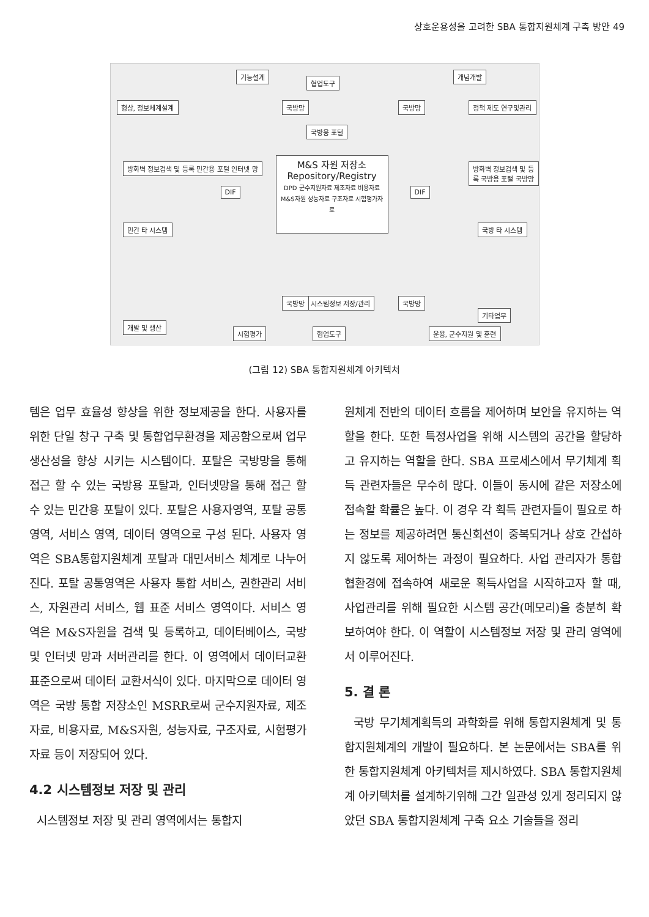상호운용성을 고려한 SBA 통합지원체계 구축 방안 49
M&S 자원 저장소
Repository/Registry
DPD 군수지원자료 제조자료 비용자료 M&S자원 성능자료 구조자료 시험평가자료
기능설계 개념개발
형상, 정보체계설계 정책 제도 연구및관리
방화벽 정보검색 및 등록 민간용 포털 인터넷 망
방화벽 정보검색 및 등록 국방용 포털 국방망
민간 타 시스템 국방 타 시스템
국방용 포털
협업도구
시스템정보 저장/관리
개발 및 생산
시험평가 협업도구
기타업무
운용, 군수지원 및 훈련
국방망 국방망
국방망 국방망
DIF DIF
(그림 12) SBA 통합지원체계 아키텍처
템은 업무 효율성 향상을 위한 정보제공을 한다. 사용자를 위한 단일 창구 구축 및 통합업무환경을 제공함으로써 업무 생산성을 향상 시키는 시스템이다. 포탈은 국방망을 통해 접근 할 수 있는 국방용 포탈과, 인터넷망을 통해 접근 할 수 있는 민간용 포탈이 있다. 포탈은 사용자영역, 포탈 공통영역, 서비스 영역, 데이터 영역으로 구성 된다. 사용자 영역은 SBA통합지원체계 포탈과 대민서비스 체계로 나누어진다. 포탈 공통영역은 사용자 통합 서비스, 권한관리 서비스, 자원관리 서비스, 웹 표준 서비스 영역이다. 서비스 영역은 M&S자원을 검색 및 등록하고, 데이터베이스, 국방 및 인터넷 망과 서버관리를 한다. 이 영역에서 데이터교환표준으로써 데이터 교환서식이 있다. 마지막으로 데이터 영역은 국방 통합 저장소인 MSRR로써 군수지원자료, 제조자료, 비용자료, M&S자원, 성능자료, 구조자료, 시험평가자료 등이 저장되어 있다.
4.2 시스템정보 저장 및 관리
시스템정보 저장 및 관리 영역에서는 통합지
원체계 전반의 데이터 흐름을 제어하며 보안을 유지하는 역할을 한다. 또한 특정사업을 위해 시스템의 공간을 할당하고 유지하는 역할을 한다. SBA 프로세스에서 무기체계 획득 관련자들은 무수히 많다. 이들이 동시에 같은 저장소에 접속할 확률은 높다. 이 경우 각 획득 관련자들이 필요로 하는 정보를 제공하려면 통신회선이 중복되거나 상호 간섭하지 않도록 제어하는 과정이 필요하다. 사업 관리자가 통합협환경에 접속하여 새로운 획득사업을 시작하고자 할 때, 사업관리를 위해 필요한 시스템 공간(메모리)을 충분히 확보하여야 한다. 이 역할이 시스템정보 저장 및 관리 영역에서 이루어진다.
5. 결 론
국방 무기체계획득의 과학화를 위해 통합지원체계 및 통합지원체계의 개발이 필요하다. 본 논문에서는 SBA를 위한 통합지원체계 아키텍처를 제시하였다. SBA 통합지원체계 아키텍처를 설계하기위해 그간 일관성 있게 정리되지 않았던 SBA 통합지원체계 구축 요소 기술들을 정리